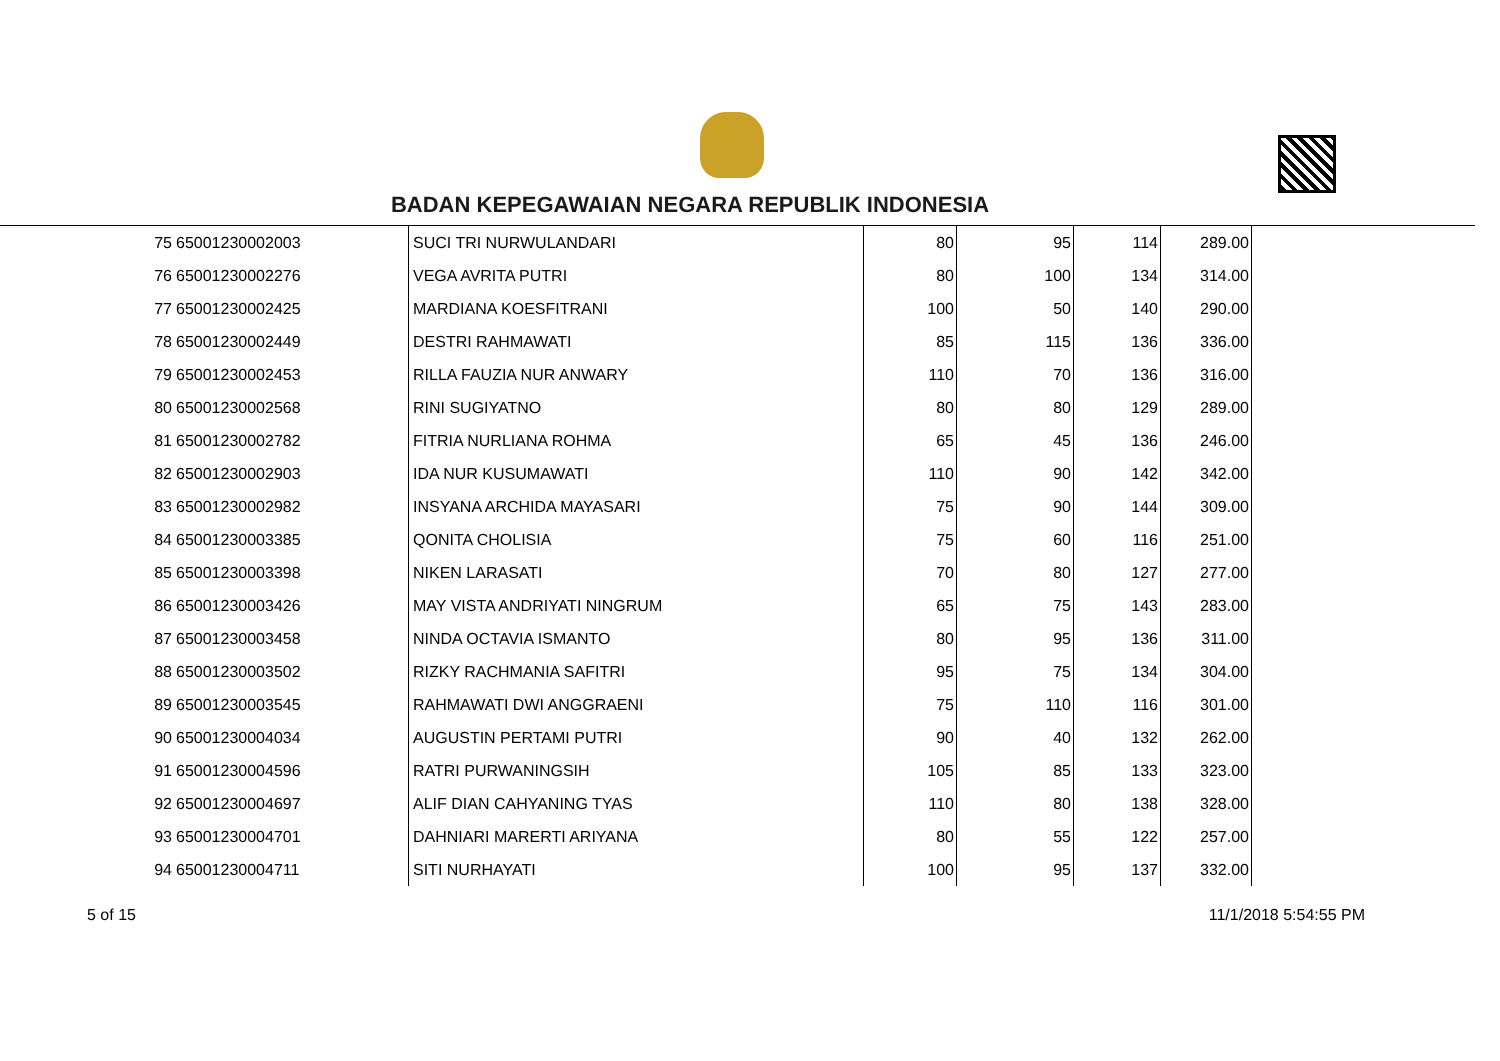BADAN KEPEGAWAIAN NEGARA REPUBLIK INDONESIA
| 75 | 65001230002003 | SUCI TRI NURWULANDARI | 80 | 95 | 114 | 289.00 |
| 76 | 65001230002276 | VEGA AVRITA PUTRI | 80 | 100 | 134 | 314.00 |
| 77 | 65001230002425 | MARDIANA KOESFITRANI | 100 | 50 | 140 | 290.00 |
| 78 | 65001230002449 | DESTRI RAHMAWATI | 85 | 115 | 136 | 336.00 |
| 79 | 65001230002453 | RILLA FAUZIA NUR ANWARY | 110 | 70 | 136 | 316.00 |
| 80 | 65001230002568 | RINI SUGIYATNO | 80 | 80 | 129 | 289.00 |
| 81 | 65001230002782 | FITRIA NURLIANA ROHMA | 65 | 45 | 136 | 246.00 |
| 82 | 65001230002903 | IDA NUR KUSUMAWATI | 110 | 90 | 142 | 342.00 |
| 83 | 65001230002982 | INSYANA ARCHIDA MAYASARI | 75 | 90 | 144 | 309.00 |
| 84 | 65001230003385 | QONITA CHOLISIA | 75 | 60 | 116 | 251.00 |
| 85 | 65001230003398 | NIKEN LARASATI | 70 | 80 | 127 | 277.00 |
| 86 | 65001230003426 | MAY VISTA ANDRIYATI NINGRUM | 65 | 75 | 143 | 283.00 |
| 87 | 65001230003458 | NINDA OCTAVIA ISMANTO | 80 | 95 | 136 | 311.00 |
| 88 | 65001230003502 | RIZKY RACHMANIA SAFITRI | 95 | 75 | 134 | 304.00 |
| 89 | 65001230003545 | RAHMAWATI DWI ANGGRAENI | 75 | 110 | 116 | 301.00 |
| 90 | 65001230004034 | AUGUSTIN PERTAMI PUTRI | 90 | 40 | 132 | 262.00 |
| 91 | 65001230004596 | RATRI PURWANINGSIH | 105 | 85 | 133 | 323.00 |
| 92 | 65001230004697 | ALIF DIAN CAHYANING TYAS | 110 | 80 | 138 | 328.00 |
| 93 | 65001230004701 | DAHNIARI MARERTI ARIYANA | 80 | 55 | 122 | 257.00 |
| 94 | 65001230004711 | SITI NURHAYATI | 100 | 95 | 137 | 332.00 |
5 of 15 11/1/2018 5:54:55 PM